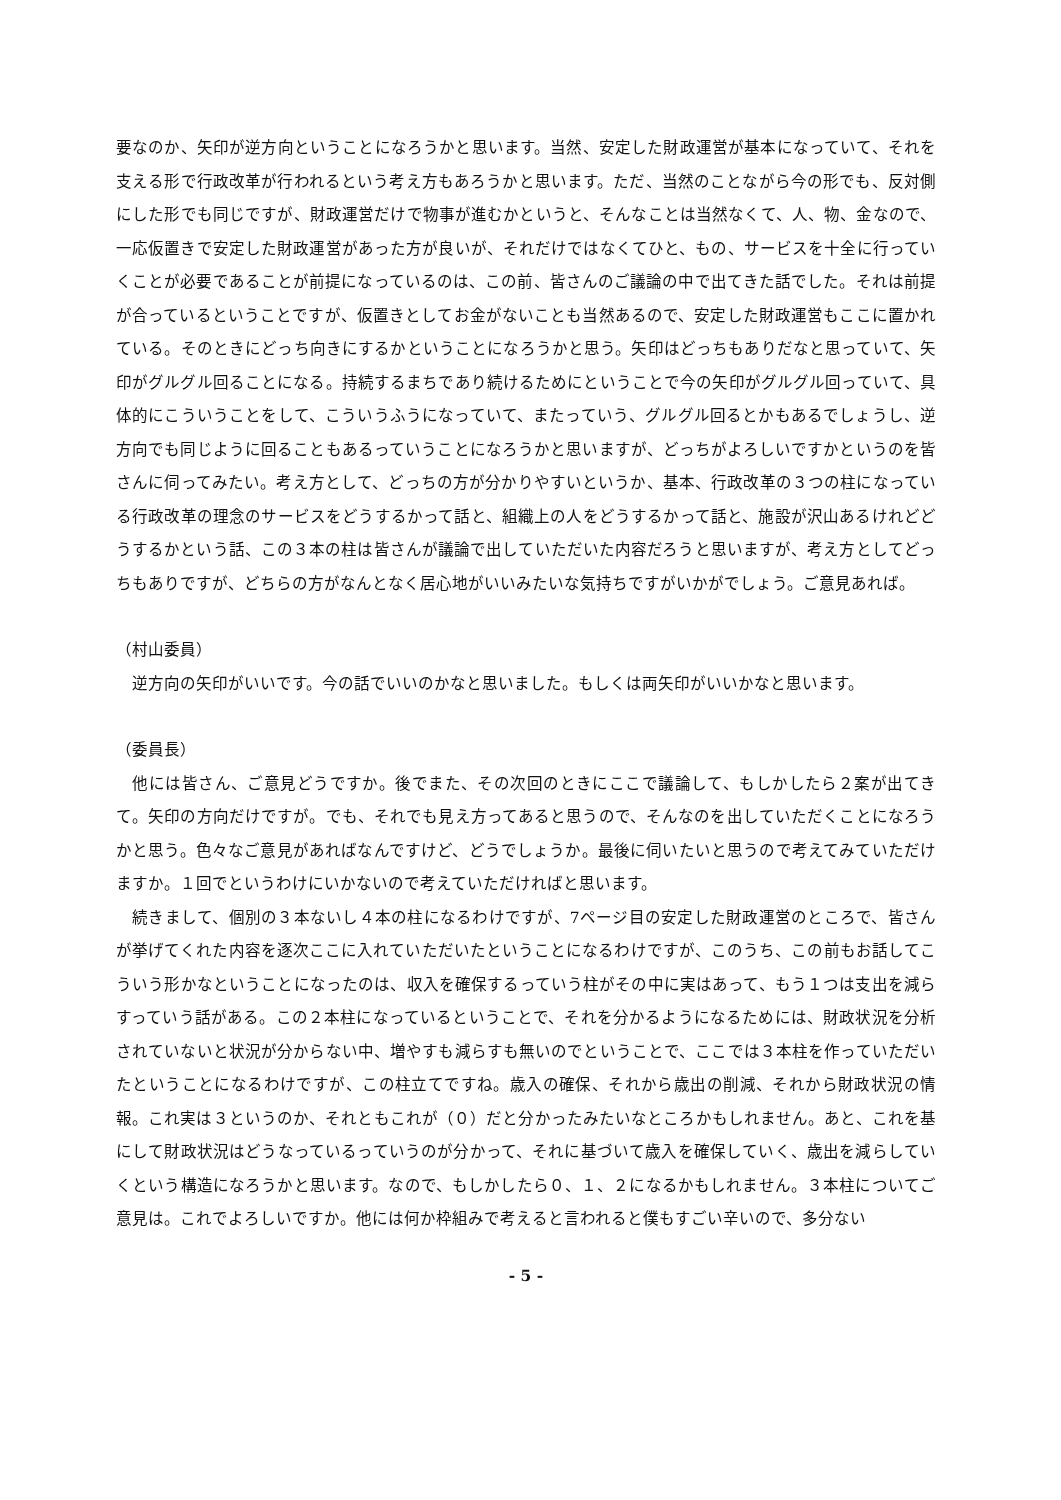要なのか、矢印が逆方向ということになろうかと思います。当然、安定した財政運営が基本になっていて、それを支える形で行政改革が行われるという考え方もあろうかと思います。ただ、当然のことながら今の形でも、反対側にした形でも同じですが、財政運営だけで物事が進むかというと、そんなことは当然なくて、人、物、金なので、一応仮置きで安定した財政運営があった方が良いが、それだけではなくてひと、もの、サービスを十全に行っていくことが必要であることが前提になっているのは、この前、皆さんのご議論の中で出てきた話でした。それは前提が合っているということですが、仮置きとしてお金がないことも当然あるので、安定した財政運営もここに置かれている。そのときにどっち向きにするかということになろうかと思う。矢印はどっちもありだなと思っていて、矢印がグルグル回ることになる。持続するまちであり続けるためにということで今の矢印がグルグル回っていて、具体的にこういうことをして、こういうふうになっていて、またっていう、グルグル回るとかもあるでしょうし、逆方向でも同じように回ることもあるっていうことになろうかと思いますが、どっちがよろしいですかというのを皆さんに伺ってみたい。考え方として、どっちの方が分かりやすいというか、基本、行政改革の３つの柱になっている行政改革の理念のサービスをどうするかって話と、組織上の人をどうするかって話と、施設が沢山あるけれどどうするかという話、この３本の柱は皆さんが議論で出していただいた内容だろうと思いますが、考え方としてどっちもありですが、どちらの方がなんとなく居心地がいいみたいな気持ちですがいかがでしょう。ご意見あれば。
（村山委員）
　逆方向の矢印がいいです。今の話でいいのかなと思いました。もしくは両矢印がいいかなと思います。
（委員長）
　他には皆さん、ご意見どうですか。後でまた、その次回のときにここで議論して、もしかしたら２案が出てきて。矢印の方向だけですが。でも、それでも見え方ってあると思うので、そんなのを出していただくことになろうかと思う。色々なご意見があればなんですけど、どうでしょうか。最後に伺いたいと思うので考えてみていただけますか。１回でというわけにいかないので考えていただければと思います。
　続きまして、個別の３本ないし４本の柱になるわけですが、7ページ目の安定した財政運営のところで、皆さんが挙げてくれた内容を逐次ここに入れていただいたということになるわけですが、このうち、この前もお話してこういう形かなということになったのは、収入を確保するっていう柱がその中に実はあって、もう１つは支出を減らすっていう話がある。この２本柱になっているということで、それを分かるようになるためには、財政状況を分析されていないと状況が分からない中、増やすも減らすも無いのでということで、ここでは３本柱を作っていただいたということになるわけですが、この柱立てですね。歳入の確保、それから歳出の削減、それから財政状況の情報。これ実は３というのか、それともこれが（０）だと分かったみたいなところかもしれません。あと、これを基にして財政状況はどうなっているっていうのが分かって、それに基づいて歳入を確保していく、歳出を減らしていくという構造になろうかと思います。なので、もしかしたら０、１、２になるかもしれません。３本柱についてご意見は。これでよろしいですか。他には何か枠組みで考えると言われると僕もすごい辛いので、多分ない
- 5 -